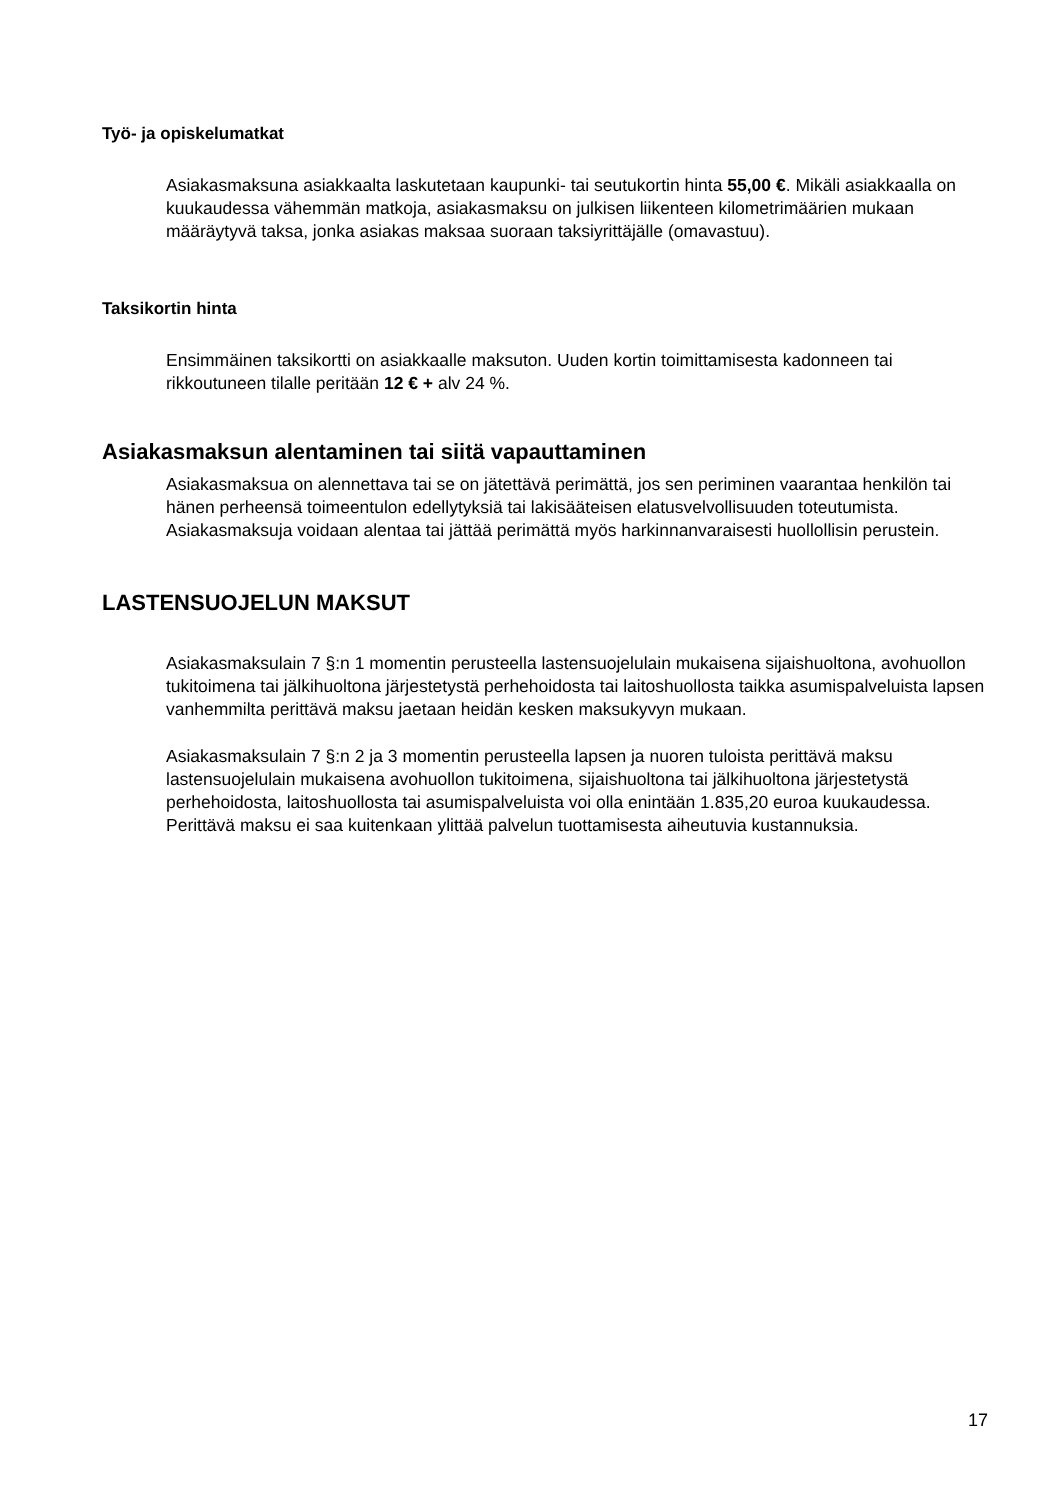Työ- ja opiskelumatkat
Asiakasmaksuna asiakkaalta laskutetaan kaupunki- tai seutukortin hinta 55,00 €. Mikäli asiakkaalla on kuukaudessa vähemmän matkoja, asiakasmaksu on julkisen liikenteen kilometrimäärien mukaan määräytyvä taksa, jonka asiakas maksaa suoraan taksiyrittäjälle (omavastuu).
Taksikortin hinta
Ensimmäinen taksikortti on asiakkaalle maksuton. Uuden kortin toimittamisesta kadonneen tai rikkoutuneen tilalle peritään 12 € + alv 24 %.
Asiakasmaksun alentaminen tai siitä vapauttaminen
Asiakasmaksua on alennettava tai se on jätettävä perimättä, jos sen periminen vaarantaa henkilön tai hänen perheensä toimeentulon edellytyksiä tai lakisääteisen elatusvelvollisuuden toteutumista. Asiakasmaksuja voidaan alentaa tai jättää perimättä myös harkinnanvaraisesti huollollisin perustein.
LASTENSUOJELUN MAKSUT
Asiakasmaksulain 7 §:n 1 momentin perusteella lastensuojelulain mukaisena sijaishuoltona, avohuollon tukitoimena tai jälkihuoltona järjestetystä perhehoidosta tai laitoshuollosta taikka asumispalveluista lapsen vanhemmilta perittävä maksu jaetaan heidän kesken maksukyvyn mukaan.
Asiakasmaksulain 7 §:n 2 ja 3 momentin perusteella lapsen ja nuoren tuloista perittävä maksu lastensuojelulain mukaisena avohuollon tukitoimena, sijaishuoltona tai jälkihuoltona järjestetystä perhehoidosta, laitoshuollosta tai asumispalveluista voi olla enintään 1.835,20 euroa kuukaudessa. Perittävä maksu ei saa kuitenkaan ylittää palvelun tuottamisesta aiheutuvia kustannuksia.
17